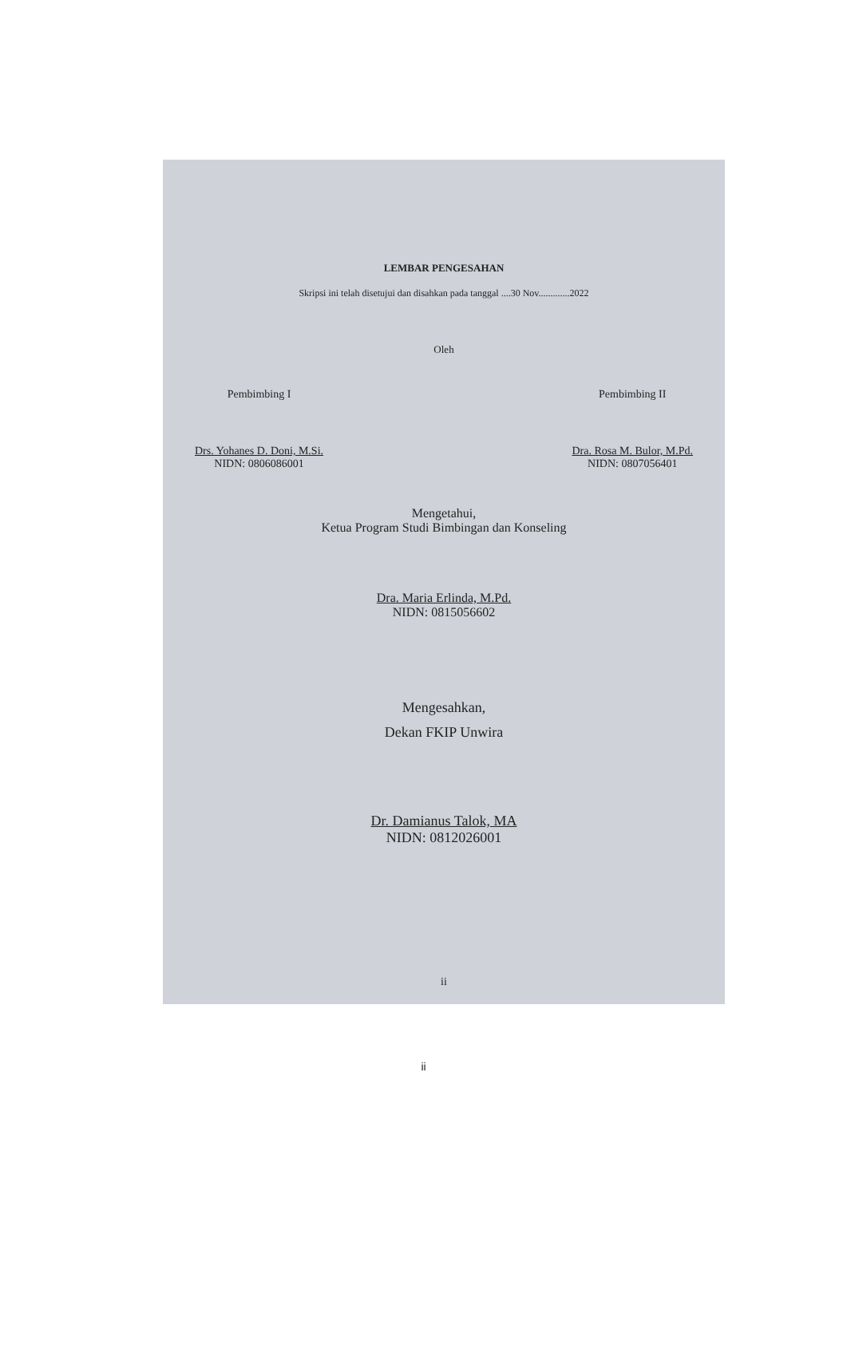LEMBAR PENGESAHAN
Skripsi ini telah disetujui dan disahkan pada tanggal ....30 Nov.............2022
Oleh
Pembimbing I
Drs. Yohanes D. Doni, M.Si.
NIDN: 0806086001
Pembimbing II
Dra. Rosa M. Bulor, M.Pd.
NIDN: 0807056401
Mengetahui,
Ketua Program Studi Bimbingan dan Konseling
Dra. Maria Erlinda, M.Pd.
NIDN: 0815056602
Mengesahkan,
Dekan FKIP Unwira
Dr. Damianus Talok, MA
NIDN: 0812026001
ii
ii